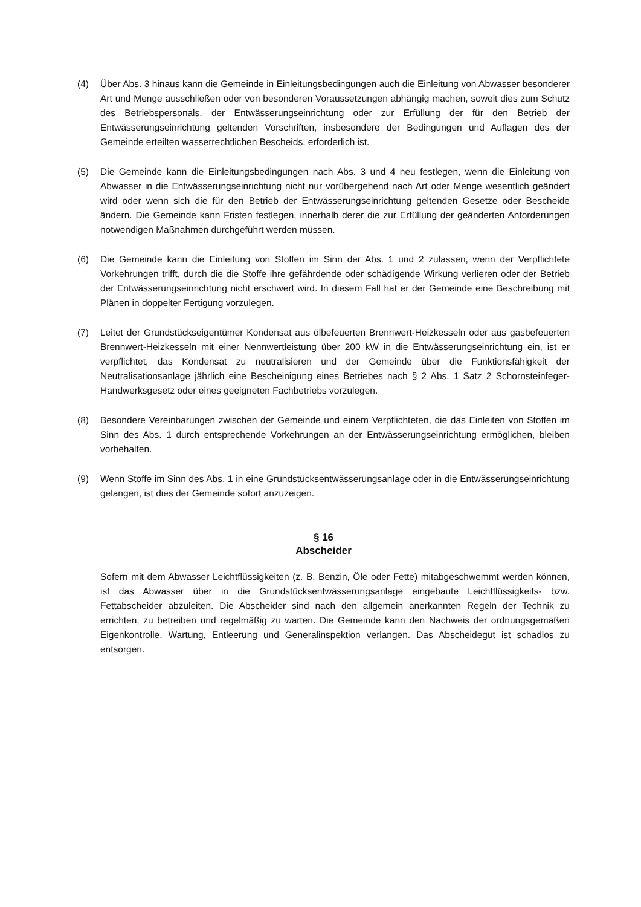(4) Über Abs. 3 hinaus kann die Gemeinde in Einleitungsbedingungen auch die Einleitung von Abwasser besonderer Art und Menge ausschließen oder von besonderen Voraussetzungen abhängig machen, soweit dies zum Schutz des Betriebspersonals, der Entwässerungseinrichtung oder zur Erfüllung der für den Betrieb der Entwässerungseinrichtung geltenden Vorschriften, insbesondere der Bedingungen und Auflagen des der Gemeinde erteilten wasserrechtlichen Bescheids, erforderlich ist.
(5) Die Gemeinde kann die Einleitungsbedingungen nach Abs. 3 und 4 neu festlegen, wenn die Einleitung von Abwasser in die Entwässerungseinrichtung nicht nur vorübergehend nach Art oder Menge wesentlich geändert wird oder wenn sich die für den Betrieb der Entwässerungseinrichtung geltenden Gesetze oder Bescheide ändern. Die Gemeinde kann Fristen festlegen, innerhalb derer die zur Erfüllung der geänderten Anforderungen notwendigen Maßnahmen durchgeführt werden müssen.
(6) Die Gemeinde kann die Einleitung von Stoffen im Sinn der Abs. 1 und 2 zulassen, wenn der Verpflichtete Vorkehrungen trifft, durch die die Stoffe ihre gefährdende oder schädigende Wirkung verlieren oder der Betrieb der Entwässerungseinrichtung nicht erschwert wird. In diesem Fall hat er der Gemeinde eine Beschreibung mit Plänen in doppelter Fertigung vorzulegen.
(7) Leitet der Grundstückseigentümer Kondensat aus ölbefeuerten Brennwert-Heizkesseln oder aus gasbefeuerten Brennwert-Heizkesseln mit einer Nennwertleistung über 200 kW in die Entwässerungseinrichtung ein, ist er verpflichtet, das Kondensat zu neutralisieren und der Gemeinde über die Funktionsfähigkeit der Neutralisationsanlage jährlich eine Bescheinigung eines Betriebes nach § 2 Abs. 1 Satz 2 Schornsteinfeger-Handwerksgesetz oder eines geeigneten Fachbetriebs vorzulegen.
(8) Besondere Vereinbarungen zwischen der Gemeinde und einem Verpflichteten, die das Einleiten von Stoffen im Sinn des Abs. 1 durch entsprechende Vorkehrungen an der Entwässerungseinrichtung ermöglichen, bleiben vorbehalten.
(9) Wenn Stoffe im Sinn des Abs. 1 in eine Grundstücksentwässerungsanlage oder in die Entwässerungseinrichtung gelangen, ist dies der Gemeinde sofort anzuzeigen.
§ 16
Abscheider
Sofern mit dem Abwasser Leichtflüssigkeiten (z. B. Benzin, Öle oder Fette) mitabgeschwemmt werden können, ist das Abwasser über in die Grundstücksentwässerungsanlage eingebaute Leichtflüssigkeits- bzw. Fettabscheider abzuleiten. Die Abscheider sind nach den allgemein anerkannten Regeln der Technik zu errichten, zu betreiben und regelmäßig zu warten. Die Gemeinde kann den Nachweis der ordnungsgemäßen Eigenkontrolle, Wartung, Entleerung und Generalinspektion verlangen. Das Abscheidegut ist schadlos zu entsorgen.